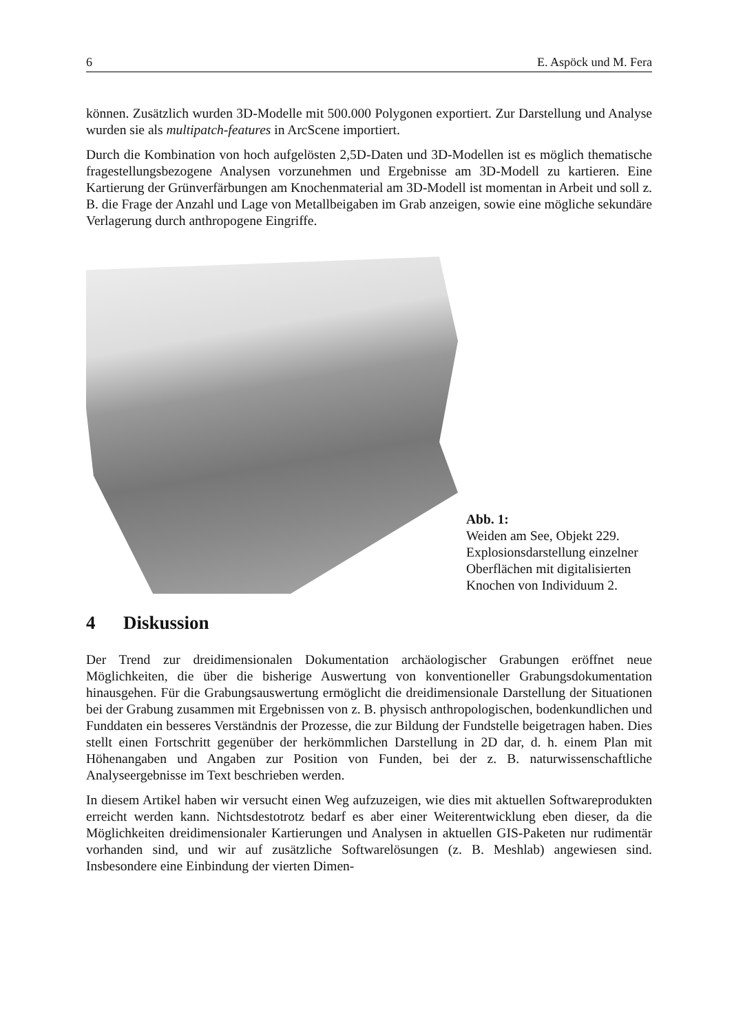6 E. Aspöck und M. Fera
können. Zusätzlich wurden 3D-Modelle mit 500.000 Polygonen exportiert. Zur Darstellung und Analyse wurden sie als multipatch-features in ArcScene importiert.
Durch die Kombination von hoch aufgelösten 2,5D-Daten und 3D-Modellen ist es möglich thematische fragestellungsbezogene Analysen vorzunehmen und Ergebnisse am 3D-Modell zu kartieren. Eine Kartierung der Grünverfärbungen am Knochenmaterial am 3D-Modell ist momentan in Arbeit und soll z. B. die Frage der Anzahl und Lage von Metallbeigaben im Grab anzeigen, sowie eine mögliche sekundäre Verlagerung durch anthropogene Eingriffe.
Abb. 1:
Weiden am See, Objekt 229. Explosionsdarstellung einzelner Oberflächen mit digitalisierten Knochen von Individuum 2.
4 Diskussion
Der Trend zur dreidimensionalen Dokumentation archäologischer Grabungen eröffnet neue Möglichkeiten, die über die bisherige Auswertung von konventioneller Grabungsdokumentation hinausgehen. Für die Grabungsauswertung ermöglicht die dreidimensionale Darstellung der Situationen bei der Grabung zusammen mit Ergebnissen von z. B. physisch anthropologischen, bodenkundlichen und Funddaten ein besseres Verständnis der Prozesse, die zur Bildung der Fundstelle beigetragen haben. Dies stellt einen Fortschritt gegenüber der herkömmlichen Darstellung in 2D dar, d. h. einem Plan mit Höhenangaben und Angaben zur Position von Funden, bei der z. B. naturwissenschaftliche Analyseergebnisse im Text beschrieben werden.
In diesem Artikel haben wir versucht einen Weg aufzuzeigen, wie dies mit aktuellen Softwareprodukten erreicht werden kann. Nichtsdestotrotz bedarf es aber einer Weiterentwicklung eben dieser, da die Möglichkeiten dreidimensionaler Kartierungen und Analysen in aktuellen GIS-Paketen nur rudimentär vorhanden sind, und wir auf zusätzliche Softwarelösungen (z. B. Meshlab) angewiesen sind. Insbesondere eine Einbindung der vierten Dimen-